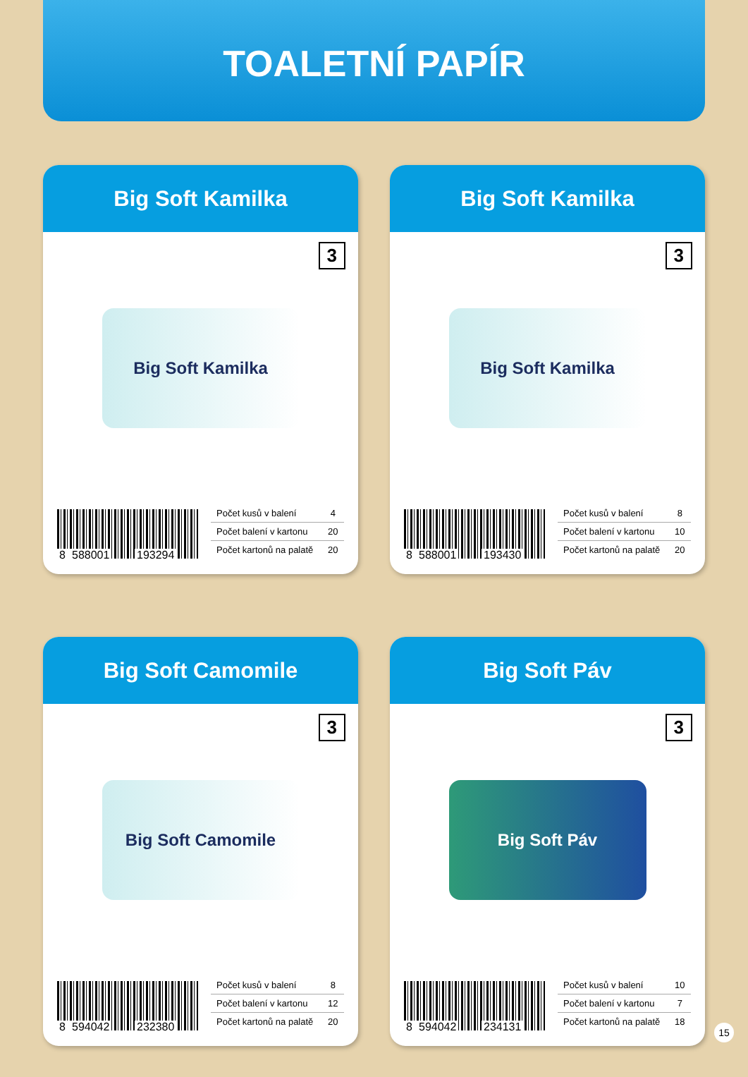TOALETNÍ PAPÍR
Big Soft Kamilka
3
Big Soft Kamilka
8 588001 193294
| Počet kusů v balení | 4 |
| Počet balení v kartonu | 20 |
| Počet kartonů na palatě | 20 |
Big Soft Kamilka
3
Big Soft Kamilka
8 588001 193430
| Počet kusů v balení | 8 |
| Počet balení v kartonu | 10 |
| Počet kartonů na palatě | 20 |
Big Soft Camomile
3
Big Soft Camomile
8 594042 232380
| Počet kusů v balení | 8 |
| Počet balení v kartonu | 12 |
| Počet kartonů na palatě | 20 |
Big Soft Páv
3
Big Soft Páv
8 594042 234131
| Počet kusů v balení | 10 |
| Počet balení v kartonu | 7 |
| Počet kartonů na palatě | 18 |
15